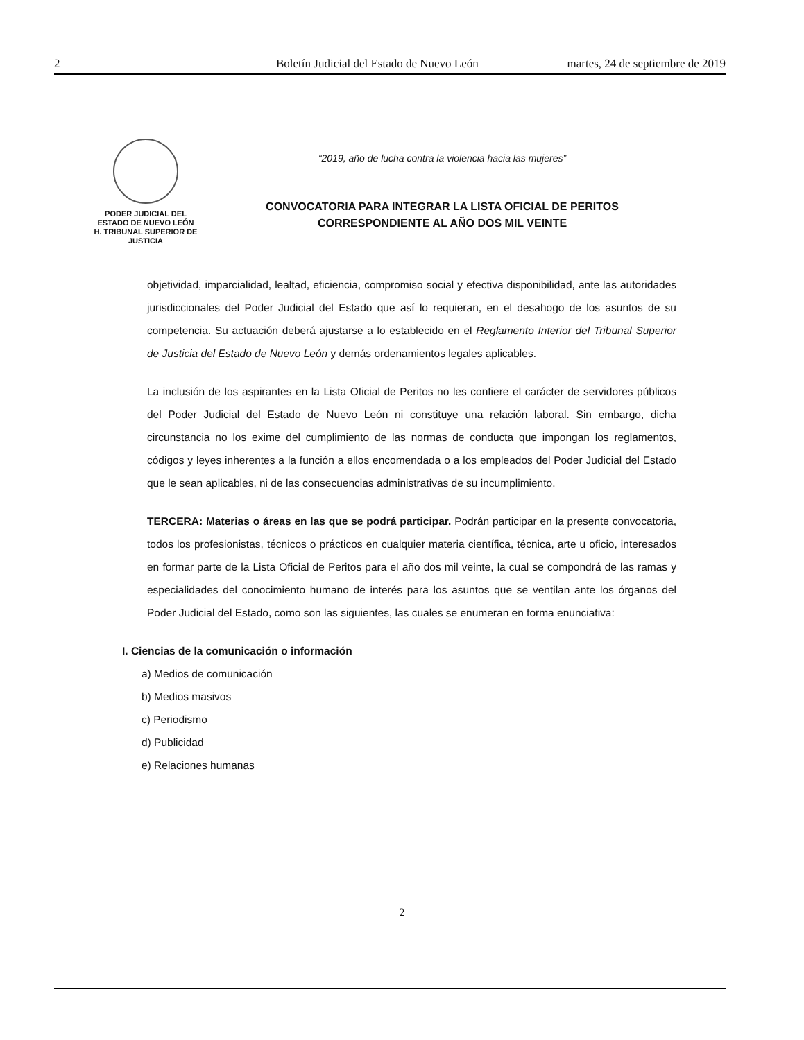2 Boletín Judicial del Estado de Nuevo León martes, 24 de septiembre de 2019
PODER JUDICIAL DEL
ESTADO DE NUEVO LEÓN
H. TRIBUNAL SUPERIOR DE
JUSTICIA
“2019, año de lucha contra la violencia hacia las mujeres”
CONVOCATORIA PARA INTEGRAR LA LISTA OFICIAL DE PERITOS
CORRESPONDIENTE AL AÑO DOS MIL VEINTE
objetividad, imparcialidad, lealtad, eficiencia, compromiso social y efectiva disponibilidad, ante las autoridades jurisdiccionales del Poder Judicial del Estado que así lo requieran, en el desahogo de los asuntos de su competencia. Su actuación deberá ajustarse a lo establecido en el Reglamento Interior del Tribunal Superior de Justicia del Estado de Nuevo León y demás ordenamientos legales aplicables.
La inclusión de los aspirantes en la Lista Oficial de Peritos no les confiere el carácter de servidores públicos del Poder Judicial del Estado de Nuevo León ni constituye una relación laboral. Sin embargo, dicha circunstancia no los exime del cumplimiento de las normas de conducta que impongan los reglamentos, códigos y leyes inherentes a la función a ellos encomendada o a los empleados del Poder Judicial del Estado que le sean aplicables, ni de las consecuencias administrativas de su incumplimiento.
TERCERA: Materias o áreas en las que se podrá participar. Podrán participar en la presente convocatoria, todos los profesionistas, técnicos o prácticos en cualquier materia científica, técnica, arte u oficio, interesados en formar parte de la Lista Oficial de Peritos para el año dos mil veinte, la cual se compondrá de las ramas y especialidades del conocimiento humano de interés para los asuntos que se ventilan ante los órganos del Poder Judicial del Estado, como son las siguientes, las cuales se enumeran en forma enunciativa:
I. Ciencias de la comunicación o información
a) Medios de comunicación
b) Medios masivos
c) Periodismo
d) Publicidad
e) Relaciones humanas
2